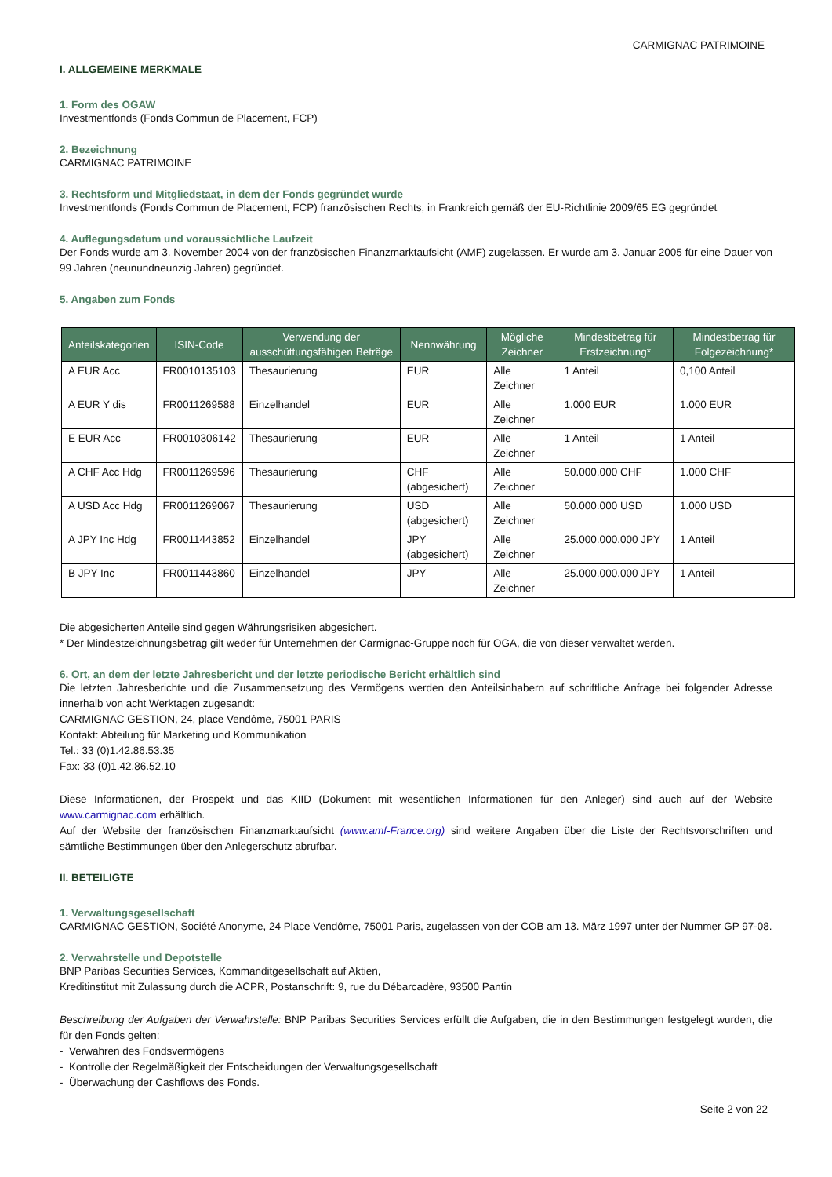CARMIGNAC PATRIMOINE
I. ALLGEMEINE MERKMALE
1. Form des OGAW
Investmentfonds (Fonds Commun de Placement, FCP)
2. Bezeichnung
CARMIGNAC PATRIMOINE
3. Rechtsform und Mitgliedstaat, in dem der Fonds gegründet wurde
Investmentfonds (Fonds Commun de Placement, FCP) französischen Rechts, in Frankreich gemäß der EU-Richtlinie 2009/65 EG gegründet
4. Auflegungsdatum und voraussichtliche Laufzeit
Der Fonds wurde am 3. November 2004 von der französischen Finanzmarktaufsicht (AMF) zugelassen. Er wurde am 3. Januar 2005 für eine Dauer von 99 Jahren (neunundneunzig Jahren) gegründet.
5. Angaben zum Fonds
| Anteilskategorien | ISIN-Code | Verwendung der ausschüttungsfähigen Beträge | Nennwährung | Mögliche Zeichner | Mindestbetrag für Erstzeichnung* | Mindestbetrag für Folgezeichnung* |
| --- | --- | --- | --- | --- | --- | --- |
| A EUR Acc | FR0010135103 | Thesaurierung | EUR | Alle Zeichner | 1 Anteil | 0,100 Anteil |
| A EUR Y dis | FR0011269588 | Einzelhandel | EUR | Alle Zeichner | 1.000 EUR | 1.000 EUR |
| E EUR Acc | FR0010306142 | Thesaurierung | EUR | Alle Zeichner | 1 Anteil | 1 Anteil |
| A CHF Acc Hdg | FR0011269596 | Thesaurierung | CHF (abgesichert) | Alle Zeichner | 50.000.000 CHF | 1.000 CHF |
| A USD Acc Hdg | FR0011269067 | Thesaurierung | USD (abgesichert) | Alle Zeichner | 50.000.000 USD | 1.000 USD |
| A JPY Inc Hdg | FR0011443852 | Einzelhandel | JPY (abgesichert) | Alle Zeichner | 25.000.000.000 JPY | 1 Anteil |
| B JPY Inc | FR0011443860 | Einzelhandel | JPY | Alle Zeichner | 25.000.000.000 JPY | 1 Anteil |
Die abgesicherten Anteile sind gegen Währungsrisiken abgesichert.
* Der Mindestzeichnungsbetrag gilt weder für Unternehmen der Carmignac-Gruppe noch für OGA, die von dieser verwaltet werden.
6. Ort, an dem der letzte Jahresbericht und der letzte periodische Bericht erhältlich sind
Die letzten Jahresberichte und die Zusammensetzung des Vermögens werden den Anteilsinhabern auf schriftliche Anfrage bei folgender Adresse innerhalb von acht Werktagen zugesandt:
CARMIGNAC GESTION, 24, place Vendôme, 75001 PARIS
Kontakt: Abteilung für Marketing und Kommunikation
Tel.: 33 (0)1.42.86.53.35
Fax: 33 (0)1.42.86.52.10
Diese Informationen, der Prospekt und das KIID (Dokument mit wesentlichen Informationen für den Anleger) sind auch auf der Website www.carmignac.com erhältlich.
Auf der Website der französischen Finanzmarktaufsicht (www.amf-France.org) sind weitere Angaben über die Liste der Rechtsvorschriften und sämtliche Bestimmungen über den Anlegerschutz abrufbar.
II. BETEILIGTE
1. Verwaltungsgesellschaft
CARMIGNAC GESTION, Société Anonyme, 24 Place Vendôme, 75001 Paris, zugelassen von der COB am 13. März 1997 unter der Nummer GP 97-08.
2. Verwahrstelle und Depotstelle
BNP Paribas Securities Services, Kommanditgesellschaft auf Aktien,
Kreditinstitut mit Zulassung durch die ACPR, Postanschrift: 9, rue du Débarcadère, 93500 Pantin
Beschreibung der Aufgaben der Verwahrstelle: BNP Paribas Securities Services erfüllt die Aufgaben, die in den Bestimmungen festgelegt wurden, die für den Fonds gelten:
- Verwahren des Fondsvermögens
- Kontrolle der Regelmäßigkeit der Entscheidungen der Verwaltungsgesellschaft
- Überwachung der Cashflows des Fonds.
Seite 2 von 22